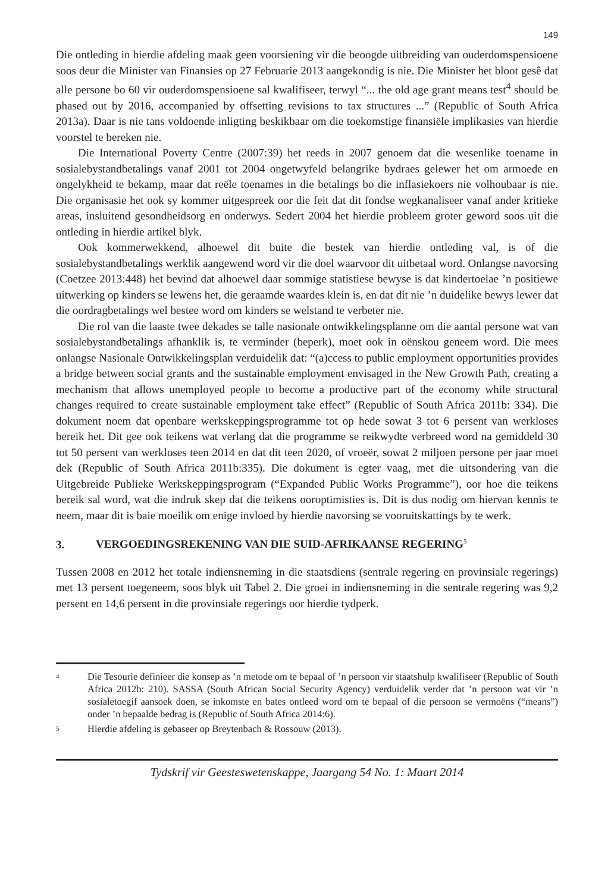149
Die ontleding in hierdie afdeling maak geen voorsiening vir die beoogde uitbreiding van ouderdomspensioene soos deur die Minister van Finansies op 27 Februarie 2013 aangekondig is nie. Die Minister het bloot gesê dat alle persone bo 60 vir ouderdomspensioene sal kwalifiseer, terwyl “... the old age grant means test<sup>4</sup> should be phased out by 2016, accompanied by offsetting revisions to tax structures ...” (Republic of South Africa 2013a). Daar is nie tans voldoende inligting beskikbaar om die toekomstige finansiële implikasies van hierdie voorstel te bereken nie.
Die International Poverty Centre (2007:39) het reeds in 2007 genoem dat die wesenlike toename in sosialebystandbetalings vanaf 2001 tot 2004 ongetwyfeld belangrike bydraes gelewer het om armoede en ongelykheid te bekamp, maar dat reële toenames in die betalings bo die inflasiekoers nie volhoubaar is nie. Die organisasie het ook sy kommer uitgespreek oor die feit dat dit fondse wegkanaliseer vanaf ander kritieke areas, insluitend gesondheidsorg en onderwys. Sedert 2004 het hierdie probleem groter geword soos uit die ontleding in hierdie artikel blyk.
Ook kommerwekkend, alhoewel dit buite die bestek van hierdie ontleding val, is of die sosialebystandbetalings werklik aangewend word vir die doel waarvoor dit uitbetaal word. Onlangse navorsing (Coetzee 2013:448) het bevind dat alhoewel daar sommige statistiese bewyse is dat kindertoelae ’n positiewe uitwerking op kinders se lewens het, die geraamde waardes klein is, en dat dit nie ’n duidelike bewys lewer dat die oordragbetalings wel bestee word om kinders se welstand te verbeter nie.
Die rol van die laaste twee dekades se talle nasionale ontwikkelingsplanne om die aantal persone wat van sosialebystandbetalings afhanklik is, te verminder (beperk), moet ook in oënskou geneem word. Die mees onlangse Nasionale Ontwikkelingsplan verduidelik dat: “(a)ccess to public employment opportunities provides a bridge between social grants and the sustainable employment envisaged in the New Growth Path, creating a mechanism that allows unemployed people to become a productive part of the economy while structural changes required to create sustainable employment take effect” (Republic of South Africa 2011b: 334). Die dokument noem dat openbare werkskeppingsprogramme tot op hede sowat 3 tot 6 persent van werkloses bereik het. Dit gee ook teikens wat verlang dat die programme se reikwydte verbreed word na gemiddeld 30 tot 50 persent van werkloses teen 2014 en dat dit teen 2020, of vroeër, sowat 2 miljoen persone per jaar moet dek (Republic of South Africa 2011b:335). Die dokument is egter vaag, met die uitsondering van die Uitgebreide Publieke Werkskeppingsprogram (“Expanded Public Works Programme”), oor hoe die teikens bereik sal word, wat die indruk skep dat die teikens ooroptimisties is. Dit is dus nodig om hiervan kennis te neem, maar dit is baie moeilik om enige invloed by hierdie navorsing se vooruitskattings by te werk.
3. VERGOEDINGSREKENING VAN DIE SUID-AFRIKAANSE REGERING<sup>5</sup>
Tussen 2008 en 2012 het totale indiensneming in die staatsdiens (sentrale regering en provinsiale regerings) met 13 persent toegeneem, soos blyk uit Tabel 2. Die groei in indiensneming in die sentrale regering was 9,2 persent en 14,6 persent in die provinsiale regerings oor hierdie tydperk.
4 Die Tesourie definieer die konsep as ’n metode om te bepaal of ’n persoon vir staatshulp kwalifiseer (Republic of South Africa 2012b: 210). SASSA (South African Social Security Agency) verduidelik verder dat ’n persoon wat vir ’n sosialetoegif aansoek doen, se inkomste en bates ontleed word om te bepaal of die persoon se vermoëns (“means”) onder ’n bepaalde bedrag is (Republic of South Africa 2014:6).
5 Hierdie afdeling is gebaseer op Breytenbach & Rossouw (2013).
Tydskrif vir Geesteswetenskappe, Jaargang 54 No. 1: Maart 2014